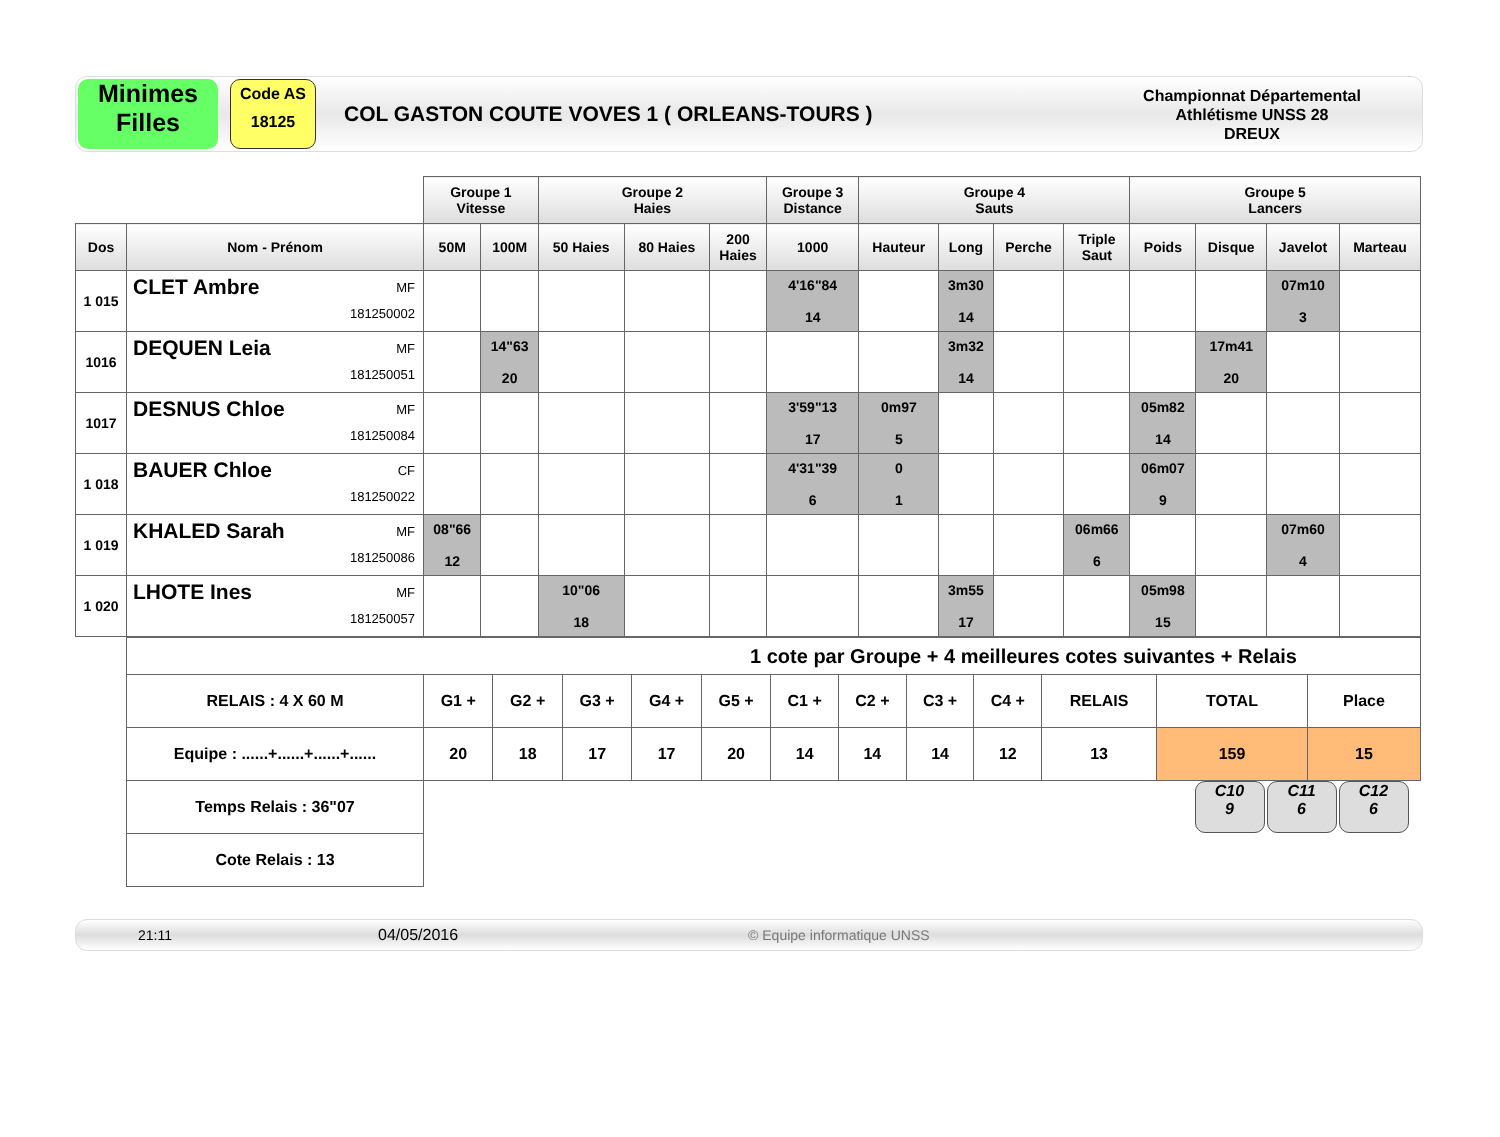Minimes
Filles
Code AS
18125
COL GASTON COUTE VOVES 1 ( ORLEANS-TOURS )
Championnat Départemental
Athlétisme UNSS 28
DREUX
| | | Groupe 1 Vitesse | | Groupe 2 Haies | | | Groupe 3 Distance | Groupe 4 Sauts | | | | Groupe 5 Lancers | | | |
| --- | --- | --- | --- | --- | --- | --- | --- | --- | --- | --- | --- | --- | --- | --- | --- |
| Dos | Nom - Prénom | 50M | 100M | 50 Haies | 80 Haies | 200 Haies | 1000 | Hauteur | Long | Perche | Triple Saut | Poids | Disque | Javelot | Marteau |
| 1 015 | MF 181250002 CLET Ambre | | | | | | 4'16"84 14 | | 3m30 14 | | | | | 07m10 3 | |
| 1016 | MF 181250051 DEQUEN Leia | | 14"63 20 | | | | | | 3m32 14 | | | | 17m41 20 | | |
| 1017 | MF 181250084 DESNUS Chloe | | | | | | 3'59"13 17 | 0m97 5 | | | | 05m82 14 | | | |
| 1 018 | CF 181250022 BAUER Chloe | | | | | | 4'31"39 6 | 0 1 | | | | 06m07 9 | | | |
| 1 019 | MF 181250086 KHALED Sarah | 08"66 12 | | | | | | | | | 06m66 6 | | | 07m60 4 | |
| 1 020 | MF 181250057 LHOTE Ines | | | 10"06 18 | | | | | 3m55 17 | | | 05m98 15 | | | |
| 1 cote par Groupe + 4 meilleures cotes suivantes + Relais | | | | | | | | | | | | |
| RELAIS : 4 X 60 M | G1 + | G2 + | G3 + | G4 + | G5 + | C1 + | C2 + | C3 + | C4 + | RELAIS | TOTAL | Place |
| Equipe : ......+......+......+...... | 20 | 18 | 17 | 17 | 20 | 14 | 14 | 14 | 12 | 13 | 159 | 15 |
| Temps Relais : 36"07 | C10 9 C11 6 C12 6 | | | | | | | | | | | |
| Cote Relais : 13 | | | | | | | | | | | | |
21:11 04/05/2016 © Equipe informatique UNSS